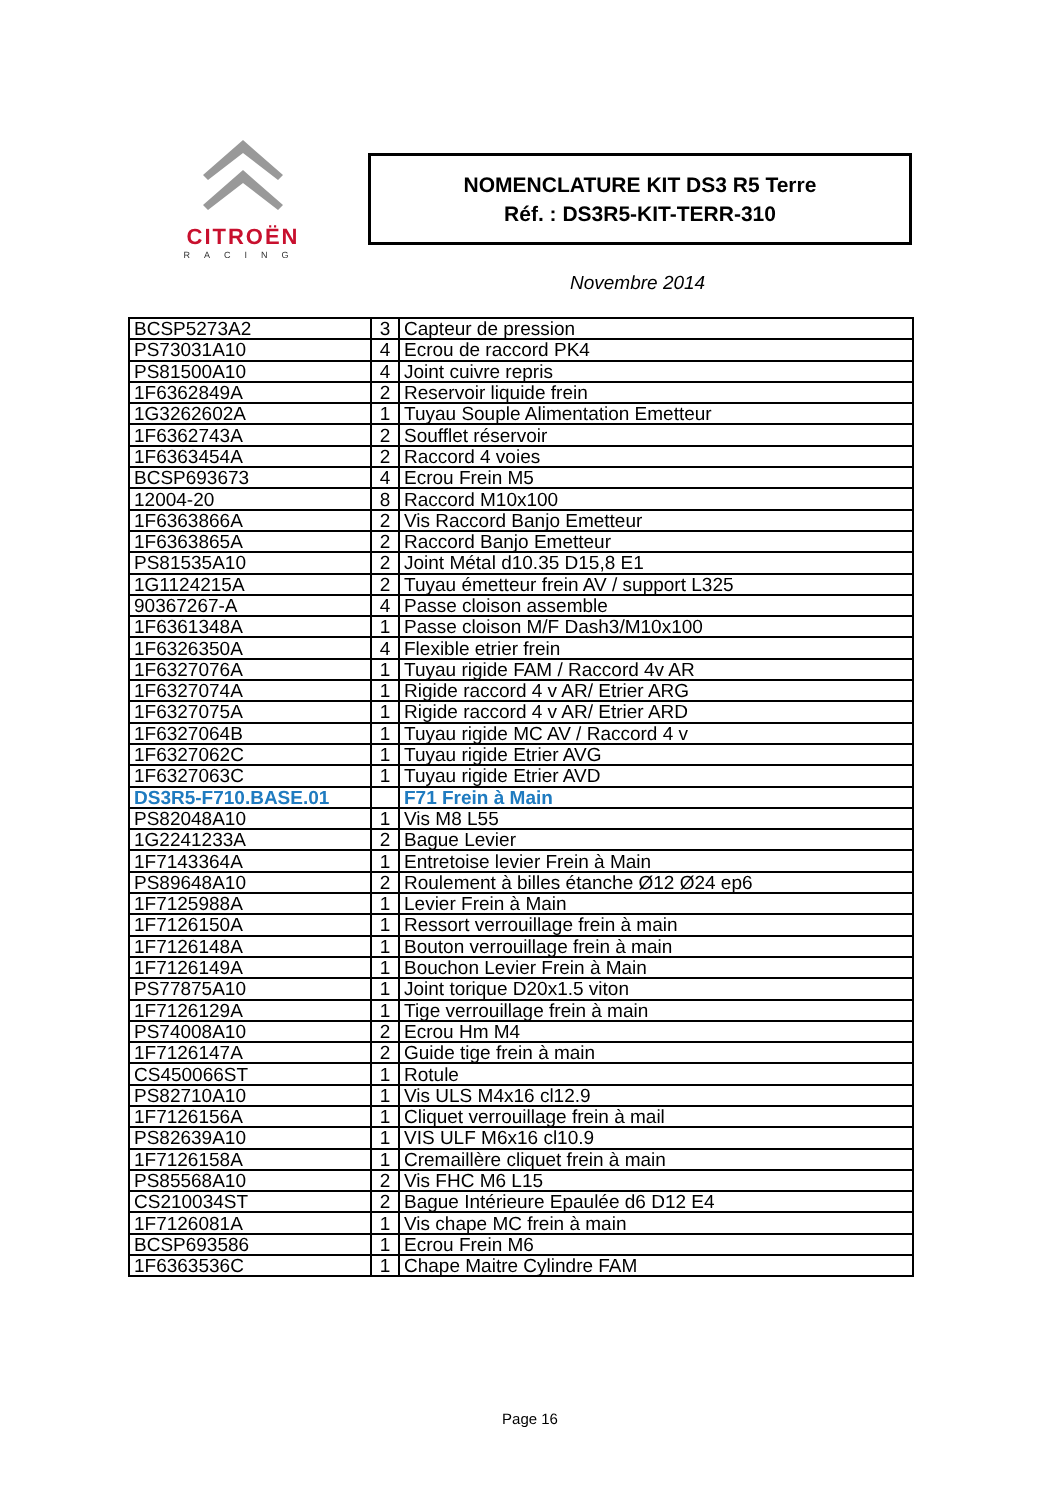CITROËN
RACING
NOMENCLATURE KIT DS3 R5 Terre
Réf. : DS3R5-KIT-TERR-310
Novembre 2014
| BCSP5273A2 | 3 | Capteur de pression |
| PS73031A10 | 4 | Ecrou de raccord PK4 |
| PS81500A10 | 4 | Joint cuivre repris |
| 1F6362849A | 2 | Reservoir liquide frein |
| 1G3262602A | 1 | Tuyau Souple Alimentation Emetteur |
| 1F6362743A | 2 | Soufflet réservoir |
| 1F6363454A | 2 | Raccord 4 voies |
| BCSP693673 | 4 | Ecrou Frein M5 |
| 12004-20 | 8 | Raccord M10x100 |
| 1F6363866A | 2 | Vis Raccord Banjo Emetteur |
| 1F6363865A | 2 | Raccord Banjo Emetteur |
| PS81535A10 | 2 | Joint Métal d10.35 D15,8 E1 |
| 1G1124215A | 2 | Tuyau émetteur frein AV / support L325 |
| 90367267-A | 4 | Passe cloison assemble |
| 1F6361348A | 1 | Passe cloison M/F Dash3/M10x100 |
| 1F6326350A | 4 | Flexible etrier frein |
| 1F6327076A | 1 | Tuyau rigide FAM / Raccord 4v AR |
| 1F6327074A | 1 | Rigide raccord 4 v AR/ Etrier ARG |
| 1F6327075A | 1 | Rigide raccord 4 v AR/ Etrier ARD |
| 1F6327064B | 1 | Tuyau rigide MC AV / Raccord 4 v |
| 1F6327062C | 1 | Tuyau rigide Etrier AVG |
| 1F6327063C | 1 | Tuyau rigide Etrier AVD |
| DS3R5-F710.BASE.01 | | F71 Frein à Main |
| PS82048A10 | 1 | Vis M8 L55 |
| 1G2241233A | 2 | Bague Levier |
| 1F7143364A | 1 | Entretoise levier Frein à Main |
| PS89648A10 | 2 | Roulement à billes étanche Ø12 Ø24 ep6 |
| 1F7125988A | 1 | Levier Frein à Main |
| 1F7126150A | 1 | Ressort verrouillage frein à main |
| 1F7126148A | 1 | Bouton verrouillage frein à main |
| 1F7126149A | 1 | Bouchon Levier Frein à Main |
| PS77875A10 | 1 | Joint torique D20x1.5 viton |
| 1F7126129A | 1 | Tige verrouillage frein à main |
| PS74008A10 | 2 | Ecrou Hm M4 |
| 1F7126147A | 2 | Guide tige frein à main |
| CS450066ST | 1 | Rotule |
| PS82710A10 | 1 | Vis ULS M4x16 cl12.9 |
| 1F7126156A | 1 | Cliquet verrouillage frein à mail |
| PS82639A10 | 1 | VIS ULF M6x16 cl10.9 |
| 1F7126158A | 1 | Cremaillère cliquet frein à main |
| PS85568A10 | 2 | Vis FHC M6 L15 |
| CS210034ST | 2 | Bague Intérieure Epaulée d6 D12 E4 |
| 1F7126081A | 1 | Vis chape MC frein à main |
| BCSP693586 | 1 | Ecrou Frein M6 |
| 1F6363536C | 1 | Chape Maitre Cylindre FAM |
Page 16